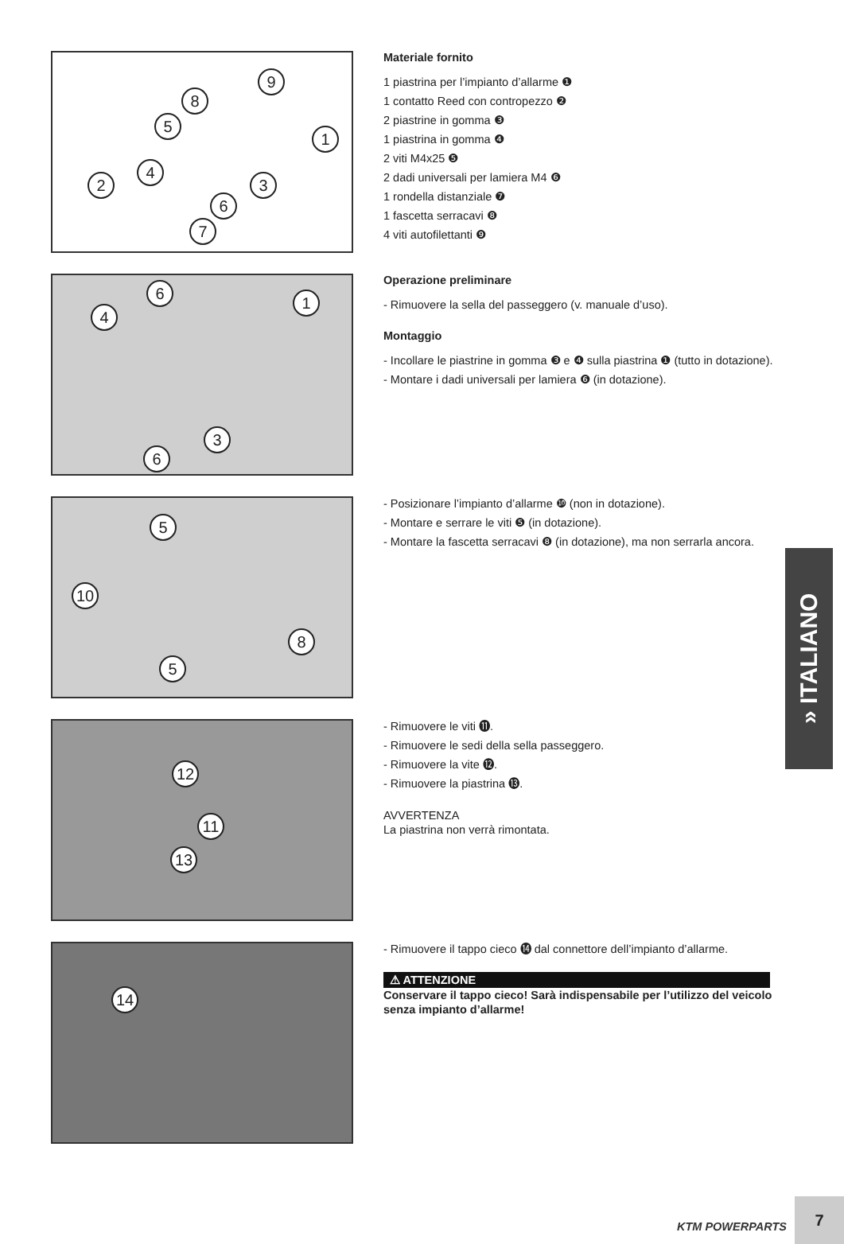9
8
5
1
4
3 2
6
7
Materiale fornito
1 piastrina per l’impianto d’allarme ❶
1 contatto Reed con contropezzo ❷
2 piastrine in gomma ❸
1 piastrina in gomma ❹
2 viti M4x25 ❺
2 dadi universali per lamiera M4 ❻
1 rondella distanziale ❼
1 fascetta serracavi ❽
4 viti autofilettanti ❾
6
1
4
3
6
Operazione preliminare
- Rimuovere la sella del passeggero (v. manuale d’uso).
Montaggio
- Incollare le piastrine in gomma ❸ e ❹ sulla piastrina ❶ (tutto in dotazione).
- Montare i dadi universali per lamiera ❻ (in dotazione).
5
10
8
5
- Posizionare l’impianto d’allarme ❿ (non in dotazione).
- Montare e serrare le viti ❺ (in dotazione).
- Montare la fascetta serracavi ❽ (in dotazione), ma non serrarla ancora.
12
11
13
- Rimuovere le viti ⓫.
- Rimuovere le sedi della sella passeggero.
- Rimuovere la vite ⓬.
- Rimuovere la piastrina ⓭.
AVVERTENZA
La piastrina non verrà rimontata.
14
- Rimuovere il tappo cieco ⓮ dal connettore dell’impianto d’allarme.
⚠ ATTENZIONE
Conservare il tappo cieco! Sarà indispensabile per l’utilizzo del veicolo senza impianto d’allarme!
» ITALIANO
KTM POWERPARTS 7